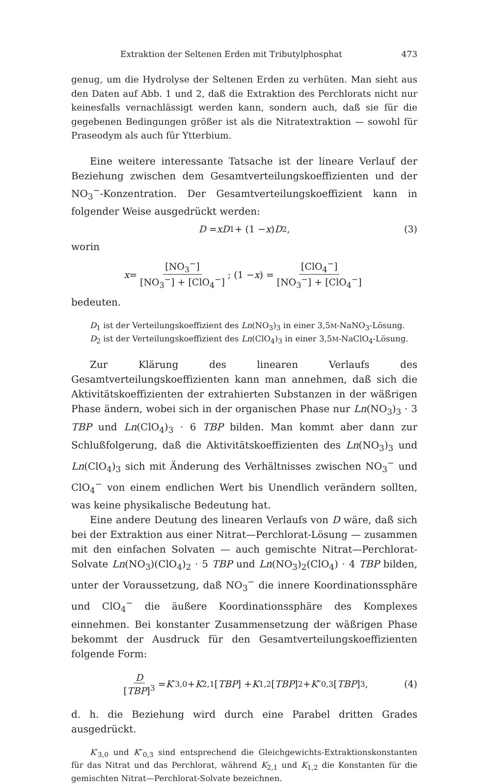Extraktion der Seltenen Erden mit Tributylphosphat 473
genug, um die Hydrolyse der Seltenen Erden zu verhüten. Man sieht aus den Daten auf Abb. 1 und 2, daß die Extraktion des Perchlorats nicht nur keinesfalls vernachlässigt werden kann, sondern auch, daß sie für die gegebenen Bedingungen größer ist als die Nitratextraktion — sowohl für Praseodym als auch für Ytterbium.
Eine weitere interessante Tatsache ist der lineare Verlauf der Beziehung zwischen dem Gesamtverteilungskoeffizienten und der NO<sub>3</sub><sup>−</sup>-Konzentration. Der Gesamtverteilungskoeffizient kann in folgender Weise ausgedrückt werden:
D = xD<sub>1</sub> + (1 − x) D<sub>2</sub>, (3)
worin
x = [NO<sub>3</sub><sup>−</sup>] [NO<sub>3</sub><sup>−</sup>] + [ClO<sub>4</sub><sup>−</sup>]; (1 − x) = [ClO<sub>4</sub><sup>−</sup>] [NO<sub>3</sub><sup>−</sup>] + [ClO<sub>4</sub><sup>−</sup>]
bedeuten.
D<sub>1</sub> ist der Verteilungskoeffizient des Ln(NO<sub>3</sub>)<sub>3</sub> in einer 3,5M-NaNO<sub>3</sub>-Lösung.
D<sub>2</sub> ist der Verteilungskoeffizient des Ln(ClO<sub>4</sub>)<sub>3</sub> in einer 3,5M-NaClO<sub>4</sub>-Lösung.
Zur Klärung des linearen Verlaufs des Gesamtverteilungskoeffizienten kann man annehmen, daß sich die Aktivitätskoeffizienten der extrahierten Substanzen in der wäßrigen Phase ändern, wobei sich in der organischen Phase nur Ln(NO<sub>3</sub>)<sub>3</sub> · 3 TBP und Ln(ClO<sub>4</sub>)<sub>3</sub> · 6 TBP bilden. Man kommt aber dann zur Schlußfolgerung, daß die Aktivitätskoeffizienten des Ln(NO<sub>3</sub>)<sub>3</sub> und Ln(ClO<sub>4</sub>)<sub>3</sub> sich mit Änderung des Verhältnisses zwischen NO<sub>3</sub><sup>−</sup> und ClO<sub>4</sub><sup>−</sup> von einem endlichen Wert bis Unendlich verändern sollten, was keine physikalische Bedeutung hat.
Eine andere Deutung des linearen Verlaufs von D wäre, daß sich bei der Extraktion aus einer Nitrat—Perchlorat-Lösung — zusammen mit den einfachen Solvaten — auch gemischte Nitrat—Perchlorat-Solvate Ln(NO<sub>3</sub>)(ClO<sub>4</sub>)<sub>2</sub> · 5 TBP und Ln(NO<sub>3</sub>)<sub>2</sub>(ClO<sub>4</sub>) · 4 TBP bilden, unter der Voraussetzung, daß NO<sub>3</sub><sup>−</sup> die innere Koordinationssphäre und ClO<sub>4</sub><sup>−</sup> die äußere Koordinationssphäre des Komplexes einnehmen. Bei konstanter Zusammensetzung der wäßrigen Phase bekommt der Ausdruck für den Gesamtverteilungskoeffizienten folgende Form:
D [TBP]<sup>3</sup> = K ′<sub>3,0</sub> + K<sub>2,1</sub>[TBP] + K<sub>1,2</sub>[TBP]<sup>2</sup> + K ″<sub>0,3</sub>[TBP]<sup>3</sup>, (4)
d. h. die Beziehung wird durch eine Parabel dritten Grades ausgedrückt.
K′<sub>3,0</sub> und K″<sub>0,3</sub> sind entsprechend die Gleichgewichts-Extraktionskonstanten für das Nitrat und das Perchlorat, während K<sub>2,1</sub> und K<sub>1,2</sub> die Konstanten für die gemischten Nitrat—Perchlorat-Solvate bezeichnen.